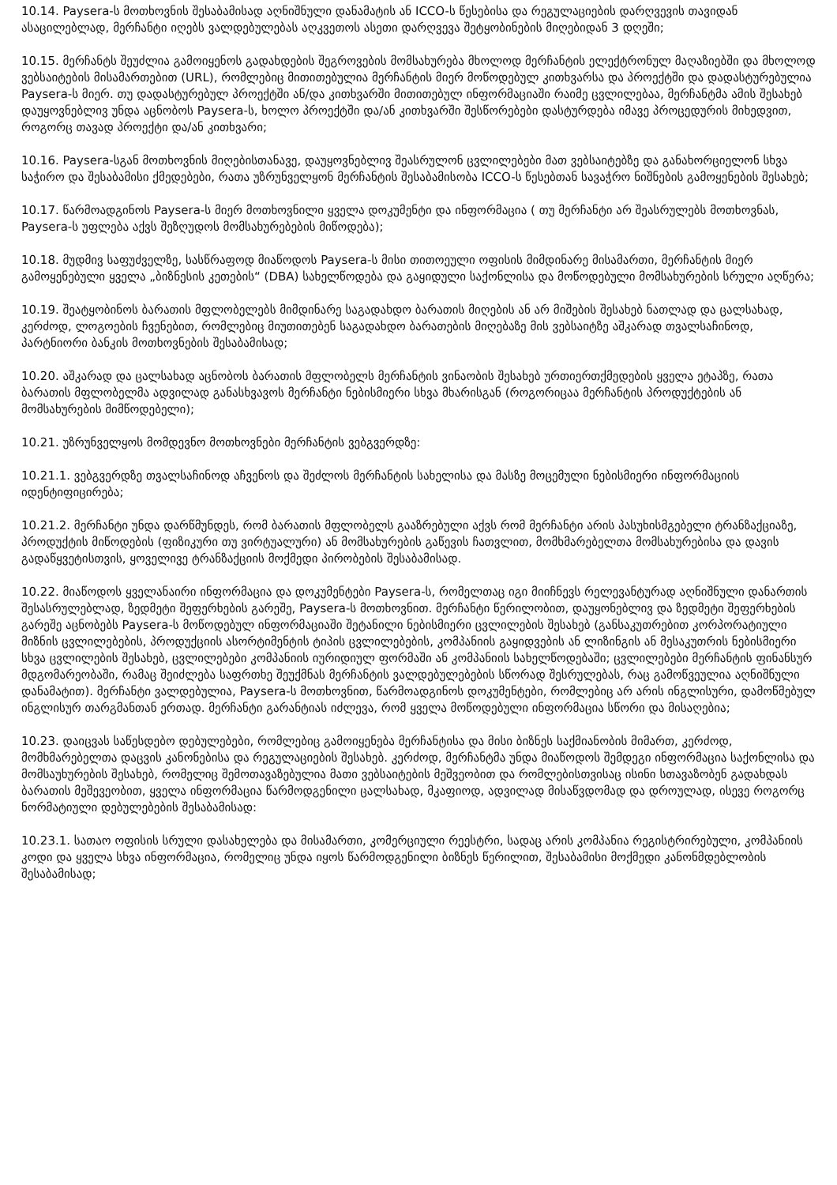10.14. Paysera-ს მოთხოვნის შესაბამისად აღნიშნული დანამატის ან ICCO-ს წესებისა და რეგულაციების დარღვევის თავიდან ასაცილებლად, მერჩანტი იღებს ვალდებულებას აღკვეთოს ასეთი დარღვევა შეტყობინების მიღებიდან 3 დღეში;
10.15. მერჩანტს შეუძლია გამოიყენოს გადახდების შეგროვების მომსახურება მხოლოდ მერჩანტის ელექტრონულ მაღაზიებში და მხოლოდ ვებსაიტების მისამართებით (URL), რომლებიც მითითებულია მერჩანტის მიერ მოწოდებულ კითხვარსა და პროექტში და დადასტურებულია Paysera-ს მიერ. თუ დადასტურებულ პროექტში ან/და კითხვარში მითითებულ ინფორმაციაში რაიმე ცვლილებაა, მერჩანტმა ამის შესახებ დაუყოვნებლივ უნდა აცნობოს Paysera-ს, ხოლო პროექტში და/ან კითხვარში შესწორებები დასტურდება იმავე პროცედურის მიხედვით, როგორც თავად პროექტი და/ან კითხვარი;
10.16. Paysera-სგან მოთხოვნის მიღებისთანავე, დაუყოვნებლივ შეასრულონ ცვლილებები მათ ვებსაიტებზე და განახორციელონ სხვა საჭირო და შესაბამისი ქმედებები, რათა უზრუნველყონ მერჩანტის შესაბამისობა ICCO-ს წესებთან სავაჭრო ნიშნების გამოყენების შესახებ;
10.17. წარმოადგინოს Paysera-ს მიერ მოთხოვნილი ყველა დოკუმენტი და ინფორმაცია ( თუ მერჩანტი არ შეასრულებს მოთხოვნას, Paysera-ს უფლება აქვს შეზღუდოს მომსახურებების მიწოდება);
10.18. მუდმივ საფუძველზე, სასწრაფოდ მიაწოდოს Paysera-ს მისი თითოეული ოფისის მიმდინარე მისამართი, მერჩანტის მიერ გამოყენებული ყველა „ბიზნესის კეთების“ (DBA) სახელწოდება და გაყიდული საქონლისა და მოწოდებული მომსახურების სრული აღწერა;
10.19. შეატყობინოს ბარათის მფლობელებს მიმდინარე საგადახდო ბარათის მიღების ან არ მიშების შესახებ ნათლად და ცალსახად, კერძოდ, ლოგოების ჩვენებით, რომლებიც მიუთითებენ საგადახდო ბარათების მიღებაზე მის ვებსაიტზე აშკარად თვალსაჩინოდ, პარტნიორი ბანკის მოთხოვნების შესაბამისად;
10.20. აშკარად და ცალსახად აცნობოს ბარათის მფლობელს მერჩანტის ვინაობის შესახებ ურთიერთქმედების ყველა ეტაპზე, რათა ბარათის მფლობელმა ადვილად განასხვავოს მერჩანტი ნებისმიერი სხვა მხარისგან (როგორიცაა მერჩანტის პროდუქტების ან მომსახურების მიმწოდებელი);
10.21. უზრუნველყოს მომდევნო მოთხოვნები მერჩანტის ვებგვერდზე:
10.21.1. ვებგვერდზე თვალსაჩინოდ აჩვენოს და შეძლოს მერჩანტის სახელისა და მასზე მოცემული ნებისმიერი ინფორმაციის იდენტიფიცირება;
10.21.2. მერჩანტი უნდა დარწმუნდეს, რომ ბარათის მფლობელს გააზრებული აქვს რომ მერჩანტი არის პასუხისმგებელი ტრანზაქციაზე, პროდუქტის მიწოდების (ფიზიკური თუ ვირტუალური) ან მომსახურების გაწევის ჩათვლით, მომხმარებელთა მომსახურებისა და დავის გადაწყვეტისთვის, ყოველივე ტრანზაქციის მოქმედი პირობების შესაბამისად.
10.22. მიაწოდოს ყველანაირი ინფორმაცია და დოკუმენტები Paysera-ს, რომელთაც იგი მიიჩნევს რელევანტურად აღნიშნული დანართის შესასრულებლად, ზედმეტი შეფერხების გარეშე, Paysera-ს მოთხოვნით. მერჩანტი წერილობით, დაუყონებლივ და ზედმეტი შეფერხების გარეშე აცნობებს Paysera-ს მოწოდებულ ინფორმაციაში შეტანილი ნებისმიერი ცვლილების შესახებ (განსაკუთრებით კორპორატიული მიზნის ცვლილებების, პროდუქციის ასორტიმენტის ტიპის ცვლილებების, კომპანიის გაყიდვების ან ლიზინგის ან მესაკუთრის ნებისმიერი სხვა ცვლილების შესახებ, ცვლილებები კომპანიის იურიდიულ ფორმაში ან კომპანიის სახელწოდებაში; ცვლილებები მერჩანტის ფინანსურ მდგომარეობაში, რამაც შეიძლება საფრთხე შეუქმნას მერჩანტის ვალდებულებების სწორად შესრულებას, რაც გამოწვეულია აღნიშნული დანამატით). მერჩანტი ვალდებულია, Paysera-ს მოთხოვნით, წარმოადგინოს დოკუმენტები, რომლებიც არ არის ინგლისური, დამოწმებულ ინგლისურ თარგმანთან ერთად. მერჩანტი გარანტიას იძლევა, რომ ყველა მოწოდებული ინფორმაცია სწორი და მისაღებია;
10.23. დაიცვას საწესდებო დებულებები, რომლებიც გამოიყენება მერჩანტისა და მისი ბიზნეს საქმიანობის მიმართ, კერძოდ, მომხმარებელთა დაცვის კანონებისა და რეგულაციების შესახებ. კერძოდ, მერჩანტმა უნდა მიაწოდოს შემდეგი ინფორმაცია საქონლისა და მომსაუხურების შესახებ, რომელიც შემოთავაზებულია მათი ვებსაიტების მეშვეობით და რომლებისთვისაც ისინი სთავაზობენ გადახდას ბარათის მეშევეობით, ყველა ინფორმაცია წარმოდგენილი ცალსახად, მკაფიოდ, ადვილად მისაწვდომად და დროულად, ისევე როგორც ნორმატიული დებულებების შესაბამისად:
10.23.1. სათაო ოფისის სრული დასახელება და მისამართი, კომერციული რეესტრი, სადაც არის კომპანია რეგისტრირებული, კომპანიის კოდი და ყველა სხვა ინფორმაცია, რომელიც უნდა იყოს წარმოდგენილი ბიზნეს წერილით, შესაბამისი მოქმედი კანონმდებლობის შესაბამისად;